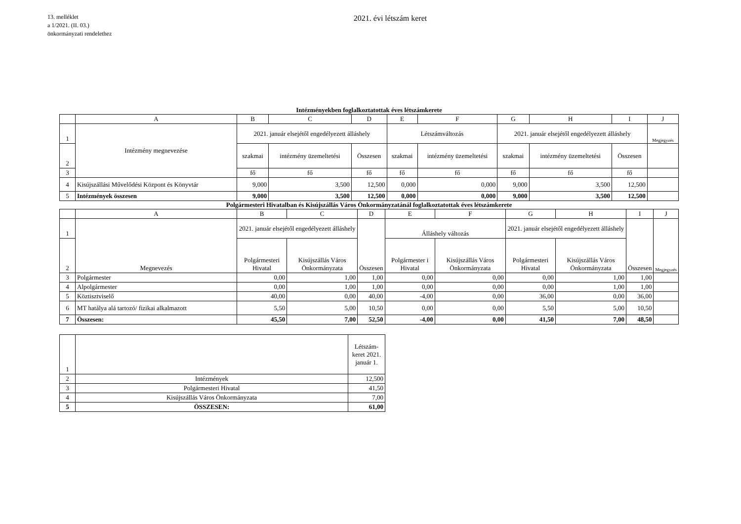13. melléklet
a 1/2021. (II. 03.)
önkormányzati rendelethez
2021. évi létszám keret
Intézményekben foglalkoztatottak éves létszámkerete
| | A | B | C | D | E | F | G | H | I | J |
| 1 | Intézmény megnevezése | 2021. január elsejétől engedélyezett álláshely | | | Létszámváltozás | | 2021. január elsejétől engedélyezett álláshely | | | Megjegyzés |
| 2 | | szakmai | intézmény üzemeltetési | Összesen | szakmai | intézmény üzemeltetési | szakmai | intézmény üzemeltetési | Összesen | |
| 3 | | fő | fő | fő | fő | fő | fő | fő | fő | |
| 4 | Kisújszállási Művelődési Központ és Könyvtár | 9,000 | 3,500 | 12,500 | 0,000 | 0,000 | 9,000 | 3,500 | 12,500 | |
| 5 | Intézmények összesen | 9,000 | 3,500 | 12,500 | 0,000 | 0,000 | 9,000 | 3,500 | 12,500 | |
Polgármesteri Hivatalban és Kisújszállás Város Önkormányzatánál foglalkoztatottak éves létszámkerete
| | A | B | C | D | E | F | G | H | I | J |
| 1 | Megnevezés | 2021. január elsejétől engedélyezett álláshely | | Összesen | Álláshely változás | | 2021. január elsejétől engedélyezett álláshely | | Összesen | Megjegyzés |
| 2 | | Polgármesteri Hivatal | Kisújszállás Város Önkormányzata | | Polgármester i Hivatal | Kisújszállás Város Önkormányzata | Polgármesteri Hivatal | Kisújszállás Város Önkormányzata | | |
| 3 | Polgármester | 0,00 | 1,00 | 1,00 | 0,00 | 0,00 | 0,00 | 1,00 | 1,00 | |
| 4 | Alpolgármester | 0,00 | 1,00 | 1,00 | 0,00 | 0,00 | 0,00 | 1,00 | 1,00 | |
| 5 | Köztisztviselő | 40,00 | 0,00 | 40,00 | -4,00 | 0,00 | 36,00 | 0,00 | 36,00 | |
| 6 | MT hatálya alá tartozó/ fizikai alkalmazott | 5,50 | 5,00 | 10,50 | 0,00 | 0,00 | 5,50 | 5,00 | 10,50 | |
| 7 | Összesen: | 45,50 | 7,00 | 52,50 | -4,00 | 0,00 | 41,50 | 7,00 | 48,50 | |
| 1 | | Létszám-keret 2021. január 1. |
| 2 | Intézmények | 12,500 |
| 3 | Polgármesteri Hivatal | 41,50 |
| 4 | Kisújszállás Város Önkormányzata | 7,00 |
| 5 | ÖSSZESEN: | 61,00 |